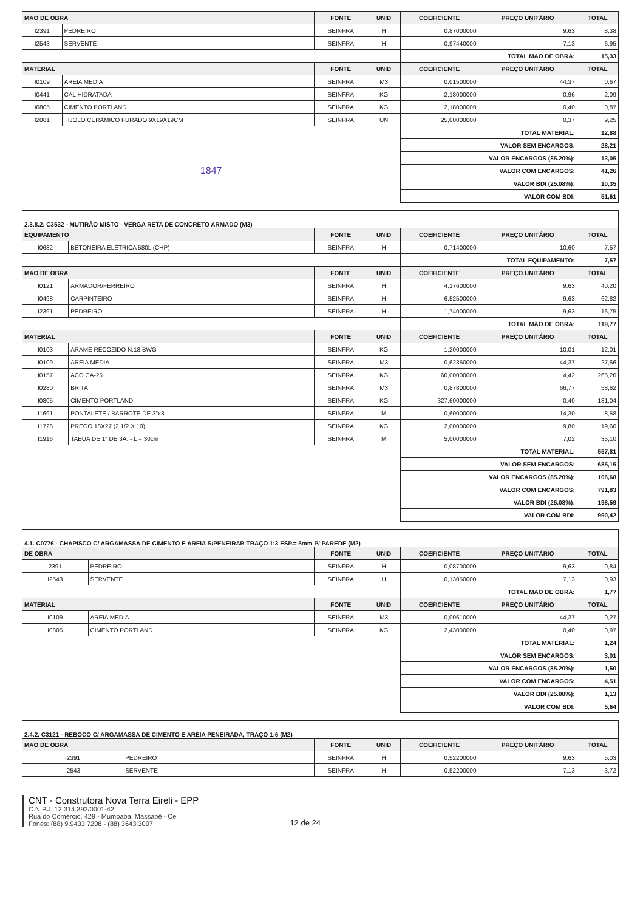| MAO DE OBRA | | FONTE | UNID | COEFICIENTE | PREÇO UNITÁRIO | TOTAL |
| --- | --- | --- | --- | --- | --- | --- |
| I2391 | PEDREIRO | SEINFRA | H | 0,87000000 | 9,63 | 8,38 |
| I2543 | SERVENTE | SEINFRA | H | 0,97440000 | 7,13 | 6,95 |
| | | | | TOTAL MAO DE OBRA: | | 15,33 |
| MATERIAL | | FONTE | UNID | COEFICIENTE | PREÇO UNITÁRIO | TOTAL |
| I0109 | AREIA MEDIA | SEINFRA | M3 | 0,01500000 | 44,37 | 0,67 |
| I0441 | CAL HIDRATADA | SEINFRA | KG | 2,18000000 | 0,96 | 2,09 |
| I0805 | CIMENTO PORTLAND | SEINFRA | KG | 2,18000000 | 0,40 | 0,87 |
| I2081 | TIJOLO CERÂMICO FURADO 9X19X19CM | SEINFRA | UN | 25,00000000 | 0,37 | 9,25 |
| | | | | TOTAL MATERIAL: | | 12,88 |
| | | | | VALOR SEM ENCARGOS: | | 28,21 |
| | | | | VALOR ENCARGOS (85.20%): | | 13,05 |
| 1847 | | | | VALOR COM ENCARGOS: | | 41,26 |
| | | | | VALOR BDI (25.08%): | | 10,35 |
| | | | | VALOR COM BDI: | | 51,61 |
| 2.3.8.2. C3532 - MUTIRÃO MISTO - VERGA RETA DE CONCRETO ARMADO (M3) | | | | | | |
| EQUIPAMENTO | | FONTE | UNID | COEFICIENTE | PREÇO UNITÁRIO | TOTAL |
| I0682 | BETONEIRA ELÉTRICA 580L (CHP) | SEINFRA | H | 0,71400000 | 10,60 | 7,57 |
| | | | | TOTAL EQUIPAMENTO: | | 7,57 |
| MAO DE OBRA | | FONTE | UNID | COEFICIENTE | PREÇO UNITÁRIO | TOTAL |
| I0121 | ARMADOR/FERREIRO | SEINFRA | H | 4,17600000 | 9,63 | 40,20 |
| I0498 | CARPINTEIRO | SEINFRA | H | 6,52500000 | 9,63 | 62,82 |
| I2391 | PEDREIRO | SEINFRA | H | 1,74000000 | 9,63 | 16,75 |
| | | | | TOTAL MAO DE OBRA: | | 119,77 |
| MATERIAL | | FONTE | UNID | COEFICIENTE | PREÇO UNITÁRIO | TOTAL |
| I0103 | ARAME RECOZIDO N.18 BWG | SEINFRA | KG | 1,20000000 | 10,01 | 12,01 |
| I0109 | AREIA MEDIA | SEINFRA | M3 | 0,62350000 | 44,37 | 27,66 |
| I0157 | AÇO CA-25 | SEINFRA | KG | 60,00000000 | 4,42 | 265,20 |
| I0280 | BRITA | SEINFRA | M3 | 0,87800000 | 66,77 | 58,62 |
| I0805 | CIMENTO PORTLAND | SEINFRA | KG | 327,60000000 | 0,40 | 131,04 |
| I1691 | PONTALETE / BARROTE DE 3"x3" | SEINFRA | M | 0,60000000 | 14,30 | 8,58 |
| I1728 | PREGO 18X27 (2 1/2 X 10) | SEINFRA | KG | 2,00000000 | 9,80 | 19,60 |
| I1916 | TABUA DE 1" DE 3A. - L = 30cm | SEINFRA | M | 5,00000000 | 7,02 | 35,10 |
| | | | | TOTAL MATERIAL: | | 557,81 |
| | | | | VALOR SEM ENCARGOS: | | 685,15 |
| | | | | VALOR ENCARGOS (85.20%): | | 106,68 |
| | | | | VALOR COM ENCARGOS: | | 791,83 |
| | | | | VALOR BDI (25.08%): | | 198,59 |
| | | | | VALOR COM BDI: | | 990,42 |
| 4.1. C0776 - CHAPISCO C/ ARGAMASSA DE CIMENTO E AREIA S/PENEIRAR TRAÇO 1:3 ESP.= 5mm P/ PAREDE (M2) | | | | | | |
| DE OBRA | | FONTE | UNID | COEFICIENTE | PREÇO UNITÁRIO | TOTAL |
| 2391 | PEDREIRO | SEINFRA | H | 0,08700000 | 9,63 | 0,84 |
| I2543 | SERVENTE | SEINFRA | H | 0,13050000 | 7,13 | 0,93 |
| | | | | TOTAL MAO DE OBRA: | | 1,77 |
| MATERIAL | | FONTE | UNID | COEFICIENTE | PREÇO UNITÁRIO | TOTAL |
| I0109 | AREIA MEDIA | SEINFRA | M3 | 0,00610000 | 44,37 | 0,27 |
| I0805 | CIMENTO PORTLAND | SEINFRA | KG | 2,43000000 | 0,40 | 0,97 |
| | | | | TOTAL MATERIAL: | | 1,24 |
| | | | | VALOR SEM ENCARGOS: | | 3,01 |
| | | | | VALOR ENCARGOS (85.20%): | | 1,50 |
| | | | | VALOR COM ENCARGOS: | | 4,51 |
| | | | | VALOR BDI (25.08%): | | 1,13 |
| | | | | VALOR COM BDI: | | 5,64 |
| 2.4.2. C3121 - REBOCO C/ ARGAMASSA DE CIMENTO E AREIA PENEIRADA, TRAÇO 1:6 (M2) | | | | | | |
| MAO DE OBRA | | FONTE | UNID | COEFICIENTE | PREÇO UNITÁRIO | TOTAL |
| I2391 | PEDREIRO | SEINFRA | H | 0,52200000 | 9,63 | 5,03 |
| I2543 | SERVENTE | SEINFRA | H | 0,52200000 | 7,13 | 3,72 |
CNT - Construtora Nova Terra Eireli - EPP
C.N.P.J. 12.314.392/0001-42
Rua do Comércio, 429 - Mumbaba, Massapê - Ce
Fones: (88) 9.9433.7208 - (88) 3643.3007
12 de 24